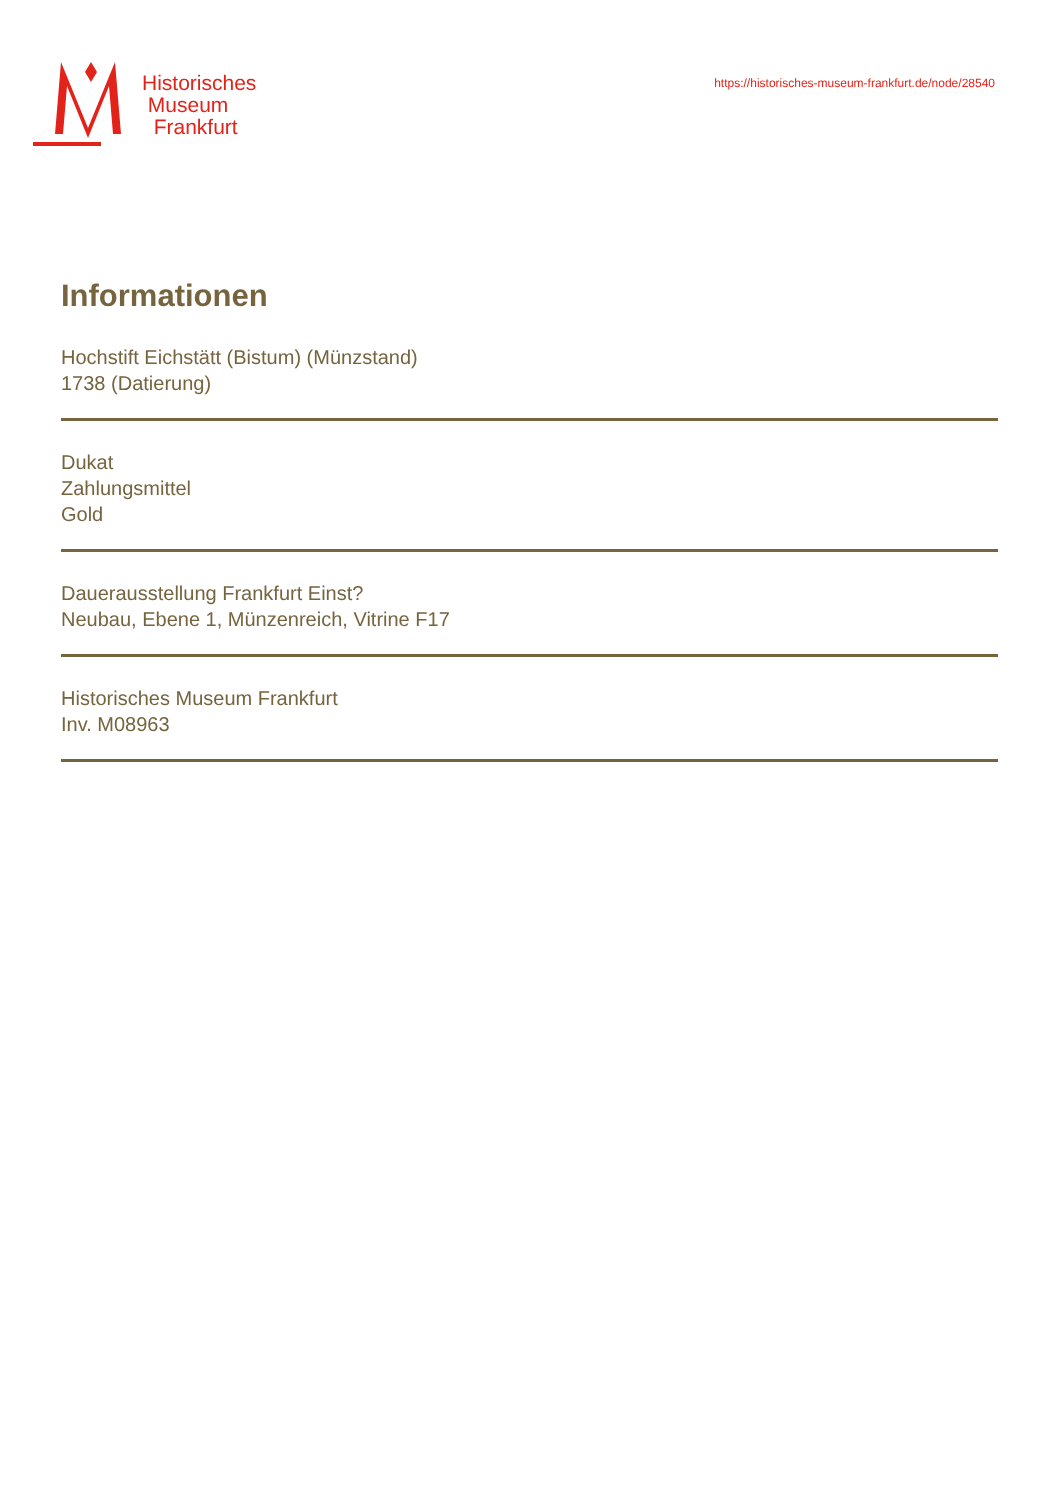Historisches
Museum
Frankfurt
https://historisches-museum-frankfurt.de/node/28540
Informationen
Hochstift Eichstätt (Bistum) (Münzstand)
1738 (Datierung)
Dukat
Zahlungsmittel
Gold
Dauerausstellung Frankfurt Einst?
Neubau, Ebene 1, Münzenreich, Vitrine F17
Historisches Museum Frankfurt
Inv. M08963